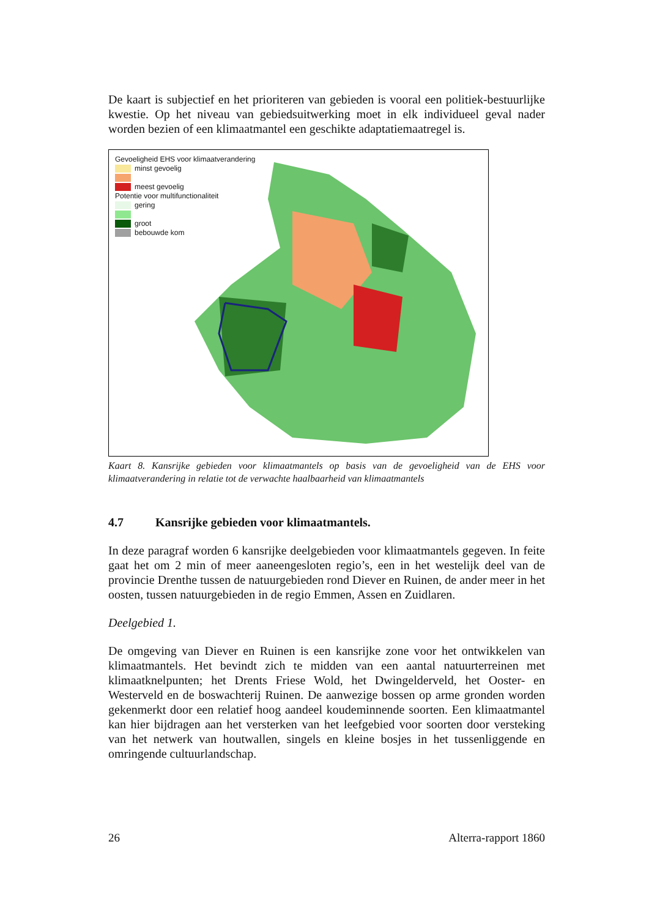De kaart is subjectief en het prioriteren van gebieden is vooral een politiek-bestuurlijke kwestie. Op het niveau van gebiedsuitwerking moet in elk individueel geval nader worden bezien of een klimaatmantel een geschikte adaptatiemaatregel is.
Gevoeligheid EHS voor klimaatverandering
minst gevoelig
meest gevoelig
Potentie voor multifunctionaliteit
gering
groot
bebouwde kom
Kaart 8. Kansrijke gebieden voor klimaatmantels op basis van de gevoeligheid van de EHS voor klimaatverandering in relatie tot de verwachte haalbaarheid van klimaatmantels
4.7 Kansrijke gebieden voor klimaatmantels.
In deze paragraf worden 6 kansrijke deelgebieden voor klimaatmantels gegeven. In feite gaat het om 2 min of meer aaneengesloten regio’s, een in het westelijk deel van de provincie Drenthe tussen de natuurgebieden rond Diever en Ruinen, de ander meer in het oosten, tussen natuurgebieden in de regio Emmen, Assen en Zuidlaren.
Deelgebied 1.
De omgeving van Diever en Ruinen is een kansrijke zone voor het ontwikkelen van klimaatmantels. Het bevindt zich te midden van een aantal natuurterreinen met klimaatknelpunten; het Drents Friese Wold, het Dwingelderveld, het Ooster- en Westerveld en de boswachterij Ruinen. De aanwezige bossen op arme gronden worden gekenmerkt door een relatief hoog aandeel koudeminnende soorten. Een klimaatmantel kan hier bijdragen aan het versterken van het leefgebied voor soorten door versteking van het netwerk van houtwallen, singels en kleine bosjes in het tussenliggende en omringende cultuurlandschap.
26 Alterra-rapport 1860